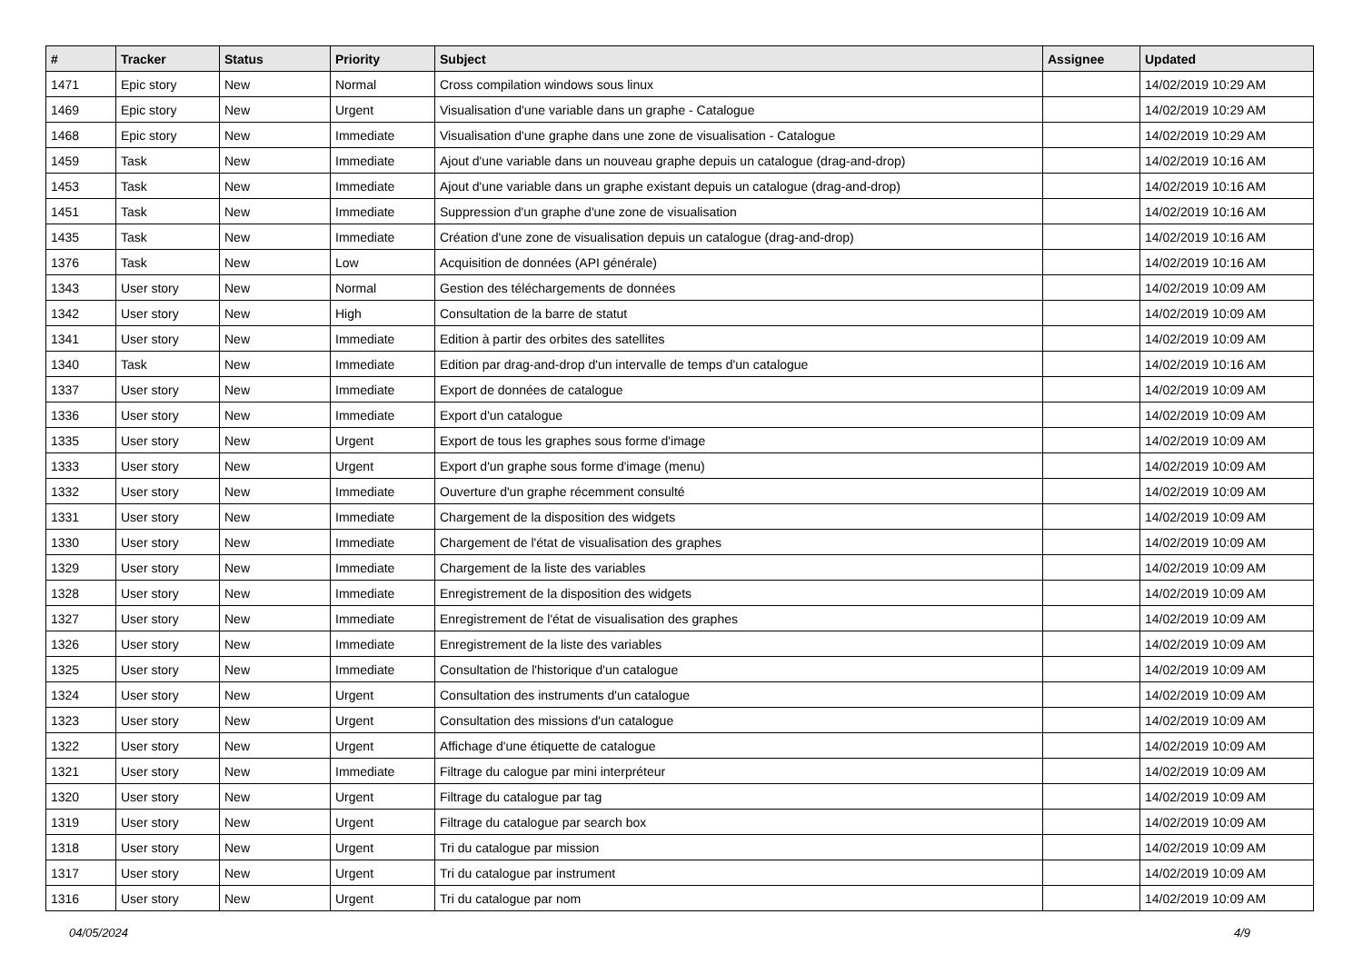| # | Tracker | Status | Priority | Subject | Assignee | Updated |
| --- | --- | --- | --- | --- | --- | --- |
| 1471 | Epic story | New | Normal | Cross compilation windows sous linux | | 14/02/2019 10:29 AM |
| 1469 | Epic story | New | Urgent | Visualisation d'une variable dans un graphe - Catalogue | | 14/02/2019 10:29 AM |
| 1468 | Epic story | New | Immediate | Visualisation d'une graphe dans une zone de visualisation - Catalogue | | 14/02/2019 10:29 AM |
| 1459 | Task | New | Immediate | Ajout d'une variable dans un nouveau graphe depuis un catalogue (drag-and-drop) | | 14/02/2019 10:16 AM |
| 1453 | Task | New | Immediate | Ajout d'une variable dans un graphe existant depuis un catalogue (drag-and-drop) | | 14/02/2019 10:16 AM |
| 1451 | Task | New | Immediate | Suppression d'un graphe d'une zone de visualisation | | 14/02/2019 10:16 AM |
| 1435 | Task | New | Immediate | Création d'une zone de visualisation depuis un catalogue (drag-and-drop) | | 14/02/2019 10:16 AM |
| 1376 | Task | New | Low | Acquisition de données (API générale) | | 14/02/2019 10:16 AM |
| 1343 | User story | New | Normal | Gestion des téléchargements de données | | 14/02/2019 10:09 AM |
| 1342 | User story | New | High | Consultation de la barre de statut | | 14/02/2019 10:09 AM |
| 1341 | User story | New | Immediate | Edition à partir des orbites des satellites | | 14/02/2019 10:09 AM |
| 1340 | Task | New | Immediate | Edition par drag-and-drop d'un intervalle de temps d'un catalogue | | 14/02/2019 10:16 AM |
| 1337 | User story | New | Immediate | Export de données de catalogue | | 14/02/2019 10:09 AM |
| 1336 | User story | New | Immediate | Export d'un catalogue | | 14/02/2019 10:09 AM |
| 1335 | User story | New | Urgent | Export de tous les graphes sous forme d'image | | 14/02/2019 10:09 AM |
| 1333 | User story | New | Urgent | Export d'un graphe sous forme d'image (menu) | | 14/02/2019 10:09 AM |
| 1332 | User story | New | Immediate | Ouverture d'un graphe récemment consulté | | 14/02/2019 10:09 AM |
| 1331 | User story | New | Immediate | Chargement de la disposition des widgets | | 14/02/2019 10:09 AM |
| 1330 | User story | New | Immediate | Chargement de l'état de visualisation des graphes | | 14/02/2019 10:09 AM |
| 1329 | User story | New | Immediate | Chargement de la liste des variables | | 14/02/2019 10:09 AM |
| 1328 | User story | New | Immediate | Enregistrement de la disposition des widgets | | 14/02/2019 10:09 AM |
| 1327 | User story | New | Immediate | Enregistrement de l'état de visualisation des graphes | | 14/02/2019 10:09 AM |
| 1326 | User story | New | Immediate | Enregistrement de la liste des variables | | 14/02/2019 10:09 AM |
| 1325 | User story | New | Immediate | Consultation de l'historique d'un catalogue | | 14/02/2019 10:09 AM |
| 1324 | User story | New | Urgent | Consultation des instruments d'un catalogue | | 14/02/2019 10:09 AM |
| 1323 | User story | New | Urgent | Consultation des missions d'un catalogue | | 14/02/2019 10:09 AM |
| 1322 | User story | New | Urgent | Affichage d'une étiquette de catalogue | | 14/02/2019 10:09 AM |
| 1321 | User story | New | Immediate | Filtrage du calogue par mini interpréteur | | 14/02/2019 10:09 AM |
| 1320 | User story | New | Urgent | Filtrage du catalogue par tag | | 14/02/2019 10:09 AM |
| 1319 | User story | New | Urgent | Filtrage du catalogue par search box | | 14/02/2019 10:09 AM |
| 1318 | User story | New | Urgent | Tri du catalogue par mission | | 14/02/2019 10:09 AM |
| 1317 | User story | New | Urgent | Tri du catalogue par instrument | | 14/02/2019 10:09 AM |
| 1316 | User story | New | Urgent | Tri du catalogue par nom | | 14/02/2019 10:09 AM |
04/05/2024 4/9